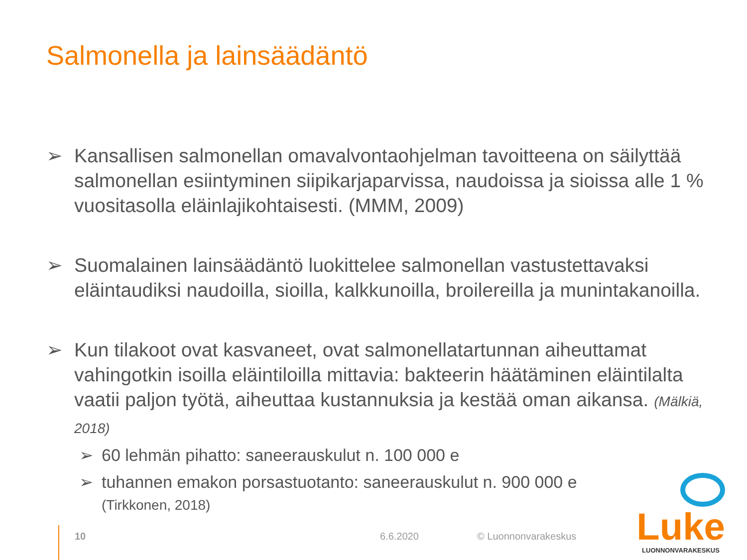Salmonella ja lainsäädäntö
➢ Kansallisen salmonellan omavalvontaohjelman tavoitteena on säilyttää salmonellan esiintyminen siipikarjaparvissa, naudoissa ja sioissa alle 1 % vuositasolla eläinlajikohtaisesti. (MMM, 2009)
➢ Suomalainen lainsäädäntö luokittelee salmonellan vastustettavaksi eläintaudiksi naudoilla, sioilla, kalkkunoilla, broilereilla ja munintakanoilla.
➢ Kun tilakoot ovat kasvaneet, ovat salmonellatartunnan aiheuttamat vahingotkin isoilla eläintiloilla mittavia: bakteerin häätäminen eläintilalta vaatii paljon työtä, aiheuttaa kustannuksia ja kestää oman aikansa. (Mälkiä, 2018)
➢ 60 lehmän pihatto: saneerauskulut n. 100 000 e
➢ tuhannen emakon porsastuotanto: saneerauskulut n. 900 000 e
(Tirkkonen, 2018)
10 6.6.2020 © Luonnonvarakeskus
Luke
LUONNONVARAKESKUS